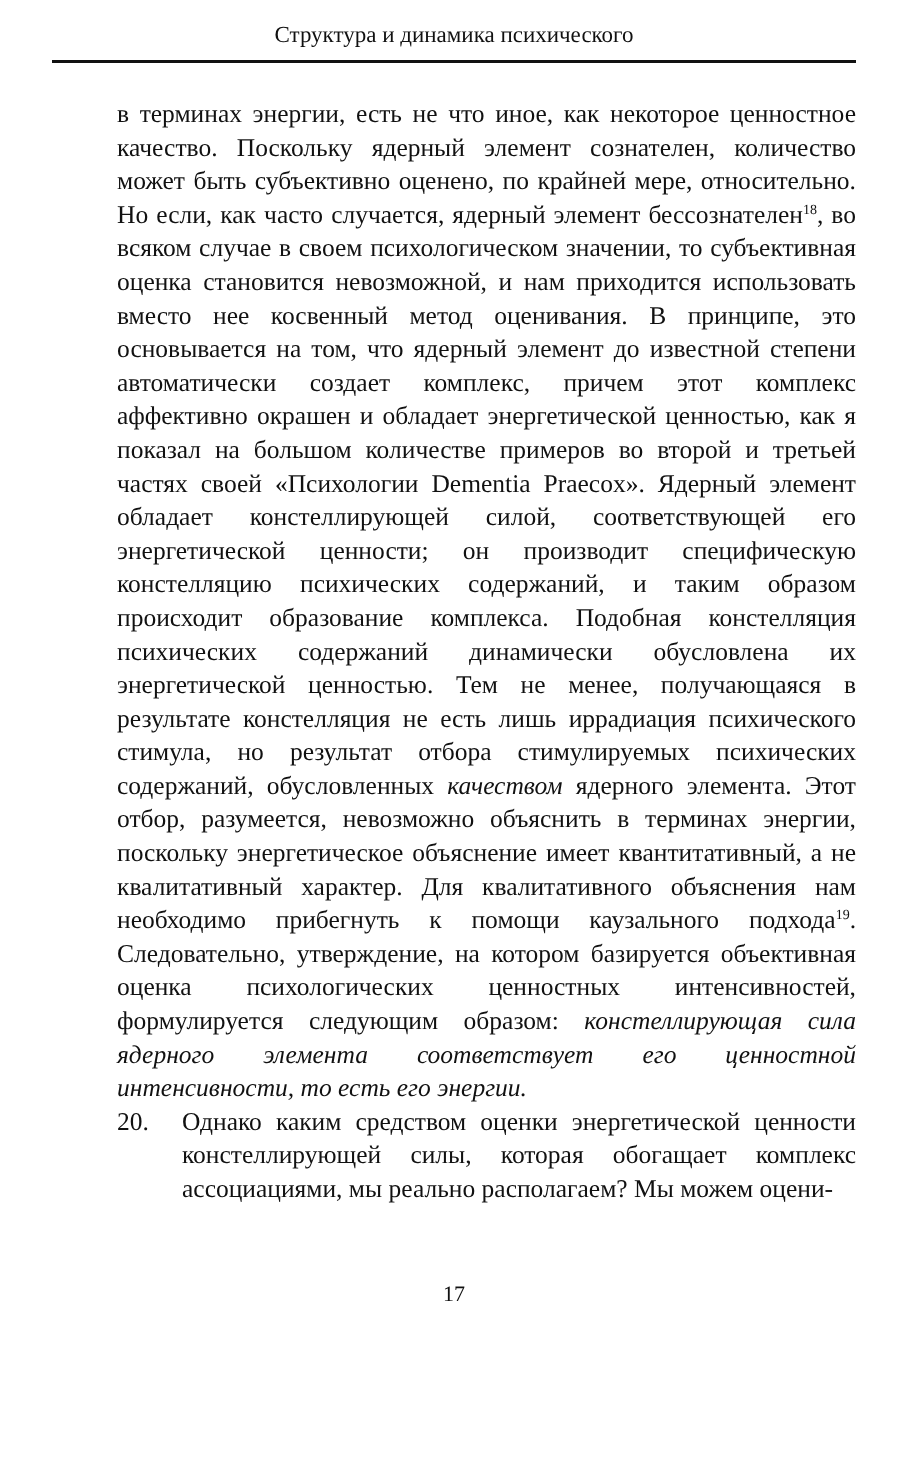Структура и динамика психического
в терминах энергии, есть не что иное, как некоторое ценностное качество. Поскольку ядерный элемент сознателен, количество может быть субъективно оценено, по крайней мере, относительно. Но если, как часто случается, ядерный элемент бессознателен<sup>18</sup>, во всяком случае в своем психологическом значении, то субъективная оценка становится невозможной, и нам приходится использовать вместо нее косвенный метод оценивания. В принципе, это основывается на том, что ядерный элемент до известной степени автоматически создает комплекс, причем этот комплекс аффективно окрашен и обладает энергетической ценностью, как я показал на большом количестве примеров во второй и третьей частях своей «Психологии Dementia Praecox». Ядерный элемент обладает констеллирующей силой, соответствующей его энергетической ценности; он производит специфическую констелляцию психических содержаний, и таким образом происходит образование комплекса. Подобная констелляция психических содержаний динамически обусловлена их энергетической ценностью. Тем не менее, получающаяся в результате констелляция не есть лишь иррадиация психического стимула, но результат отбора стимулируемых психических содержаний, обусловленных качеством ядерного элемента. Этот отбор, разумеется, невозможно объяснить в терминах энергии, поскольку энергетическое объяснение имеет квантитативный, а не квалитативный характер. Для квалитативного объяснения нам необходимо прибегнуть к помощи каузального подхода<sup>19</sup>. Следовательно, утверждение, на котором базируется объективная оценка психологических ценностных интенсивностей, формулируется следующим образом: констеллирующая сила ядерного элемента соответствует его ценностной интенсивности, то есть его энергии.
20. Однако каким средством оценки энергетической ценности констеллирующей силы, которая обогащает комплекс ассоциациями, мы реально располагаем? Мы можем оцени-
17